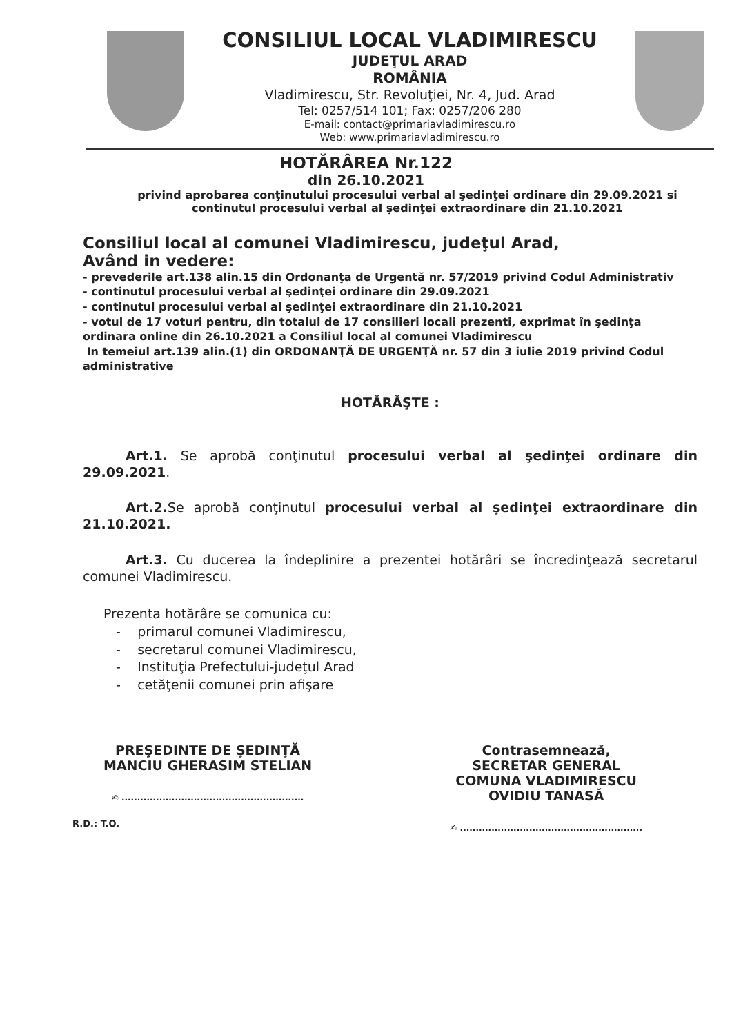CONSILIUL LOCAL VLADIMIRESCU
JUDEŢUL ARAD
ROMÂNIA
Vladimirescu, Str. Revoluţiei, Nr. 4, Jud. Arad
Tel: 0257/514 101; Fax: 0257/206 280
E-mail: contact@primariavladimirescu.ro
Web: www.primariavladimirescu.ro
HOTĂRÂREA Nr.122
din 26.10.2021
privind aprobarea conţinutului procesului verbal al şedinţei ordinare din 29.09.2021 si continutul procesului verbal al şedinţei extraordinare din 21.10.2021
Consiliul local al comunei Vladimirescu, judeţul Arad,
Având in vedere:
- prevederile art.138 alin.15 din Ordonanţa de Urgentă nr. 57/2019 privind Codul Administrativ
- continutul procesului verbal al şedinţei ordinare din 29.09.2021
- continutul procesului verbal al şedinţei extraordinare din 21.10.2021
- votul de 17 voturi pentru, din totalul de 17 consilieri locali prezenti, exprimat în şedinţa ordinara online din 26.10.2021 a Consiliul local al comunei Vladimirescu
In temeiul art.139 alin.(1) din ORDONANŢĂ DE URGENŢĂ nr. 57 din 3 iulie 2019 privind Codul administrative
HOTĂRĂŞTE :
Art.1. Se aprobă conţinutul procesului verbal al şedinţei ordinare din 29.09.2021.
Art.2. Se aprobă conţinutul procesului verbal al şedinţei extraordinare din 21.10.2021.
Art.3. Cu ducerea la îndeplinire a prezentei hotărâri se încredinţează secretarul comunei Vladimirescu.
Prezenta hotărâre se comunica cu:
- primarul comunei Vladimirescu,
- secretarul comunei Vladimirescu,
- Instituţia Prefectului-judeţul Arad
- cetăţenii comunei prin afişare
PREŞEDINTE DE ŞEDINŢĂ
MANCIU GHERASIM STELIAN
✍ ..........................................................
R.D.: T.O.
Contrasemnează,
SECRETAR GENERAL
COMUNA VLADIMIRESCU
OVIDIU TANASĂ
✍ ..........................................................